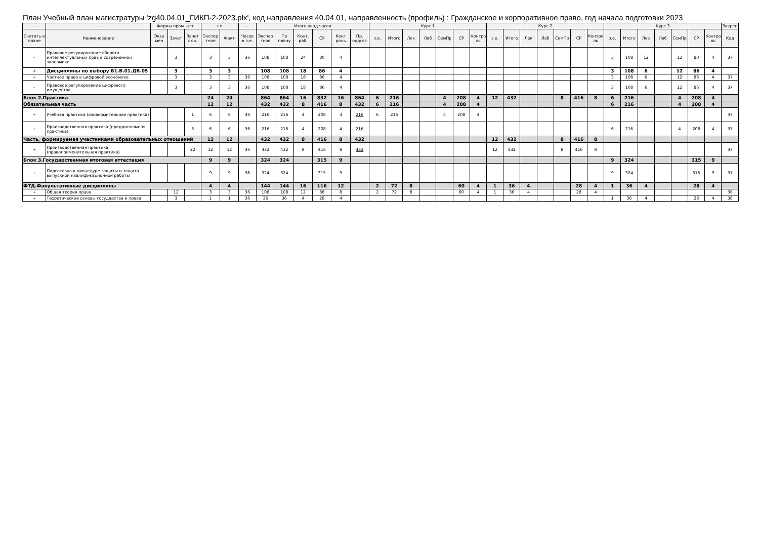План Учебный план магистратуры 'zg40.04.01_ГИКП-2-2023.plx', код направления 40.04.01, направленность (профиль) : Гражданское и корпоративное право, год начала подготовки 2023
| - | - | Формы пром. атт. | | | з.е. | | - | Итого акад.часов | | | | | | Курс 1 | | | | | | | Курс 2 | | | | | | | Курс 3 | | | | | | | Закреп |
| --- | --- | --- | --- | --- | --- | --- | --- | --- | --- | --- | --- | --- | --- | --- | --- | --- | --- | --- | --- | --- | --- | --- | --- | --- | --- | --- | --- | --- | --- | --- | --- | --- | --- | --- | --- |
| Считать в плане | Наименование | Экза мен | Зачет | Зачет с оц. | Экспер тное | Факт | Часов в з.е. | Экспер тное | По плану | Конт. раб. | СР | Конт роль | Пр. подгот | з.е. | Итого | Лек | Лаб | СемПр | СР | Контро ль | з.е. | Итого | Лек | Лаб | СемПр | СР | Контро ль | з.е. | Итого | Лек | Лаб | СемПр | СР | Контро ль | Код |
| - | Правовое регулирование оборота интеллектуальных прав в современной экономике | | 3 | | 3 | 3 | 36 | 108 | 108 | 24 | 80 | 4 | | | | | | | | | | | | | | | | 3 | 108 | 12 | | 12 | 80 | 4 | 37 |
| + | Дисциплины по выбору Б1.В.01.ДВ.05 | | 3 | | 3 | 3 | | 108 | 108 | 18 | 86 | 4 | | | | | | | | | | | | | | | | 3 | 108 | 6 | | 12 | 86 | 4 | |
| + | Частное право в цифровой экономике | | 3 | | 3 | 3 | 36 | 108 | 108 | 18 | 86 | 4 | | | | | | | | | | | | | | | | 3 | 108 | 6 | | 12 | 86 | 4 | 37 |
| - | Правовое регулирование цифрового имущества | | 3 | | 3 | 3 | 36 | 108 | 108 | 18 | 86 | 4 | | | | | | | | | | | | | | | | 3 | 108 | 6 | | 12 | 86 | 4 | 37 |
| Блок 2.Практика | | | | | 24 | 24 | | 864 | 864 | 16 | 832 | 16 | 864 | 6 | 216 | | | 4 | 208 | 4 | 12 | 432 | | | 8 | 416 | 8 | 6 | 216 | | | 4 | 208 | 4 | |
| Обязательная часть | | | | | 12 | 12 | | 432 | 432 | 8 | 416 | 8 | 432 | 6 | 216 | | | 4 | 208 | 4 | | | | | | | | 6 | 216 | | | 4 | 208 | 4 | |
| + | Учебная практика (ознакомительная практика) | | | 1 | 6 | 6 | 36 | 216 | 216 | 4 | 208 | 4 | 216 | 6 | 216 | | | 4 | 208 | 4 | | | | | | | | | | | | | | | 37 |
| + | Производственная практика (преддипломная практика) | | | 3 | 6 | 6 | 36 | 216 | 216 | 4 | 208 | 4 | 216 | | | | | | | | | | | | | | | 6 | 216 | | | 4 | 208 | 4 | 37 |
| Часть, формируемая участниками образовательных отношений | | | | | 12 | 12 | | 432 | 432 | 8 | 416 | 8 | 432 | | | | | | | | 12 | 432 | | | 8 | 416 | 8 | | | | | | | | |
| + | Производственная практика (правоприменительная практика) | | | 22 | 12 | 12 | 36 | 432 | 432 | 8 | 416 | 8 | 432 | | | | | | | | 12 | 432 | | | 8 | 416 | 8 | | | | | | | | 37 |
| Блок 3.Государственная итоговая аттестация | | | | | 9 | 9 | | 324 | 324 | | 315 | 9 | | | | | | | | | | | | | | | | 9 | 324 | | | | 315 | 9 | |
| + | Подготовка к процедуре защиты и защита выпускной квалификационной работы | | | | 9 | 9 | 36 | 324 | 324 | | 315 | 9 | | | | | | | | | | | | | | | | 9 | 324 | | | | 315 | 9 | 37 |
| ФТД.Факультативные дисциплины | | | | | 4 | 4 | | 144 | 144 | 16 | 116 | 12 | | 2 | 72 | 8 | | | 60 | 4 | 1 | 36 | 4 | | | 28 | 4 | 1 | 36 | 4 | | | 28 | 4 | |
| + | Общая теория права | | 12 | | 3 | 3 | 36 | 108 | 108 | 12 | 88 | 8 | | 2 | 72 | 8 | | | 60 | 4 | 1 | 36 | 4 | | | 28 | 4 | | | | | | | | 38 |
| + | Теоретические основы государства и права | | 3 | | 1 | 1 | 36 | 36 | 36 | 4 | 28 | 4 | | | | | | | | | | | | | | | | 1 | 36 | 4 | | | 28 | 4 | 38 |